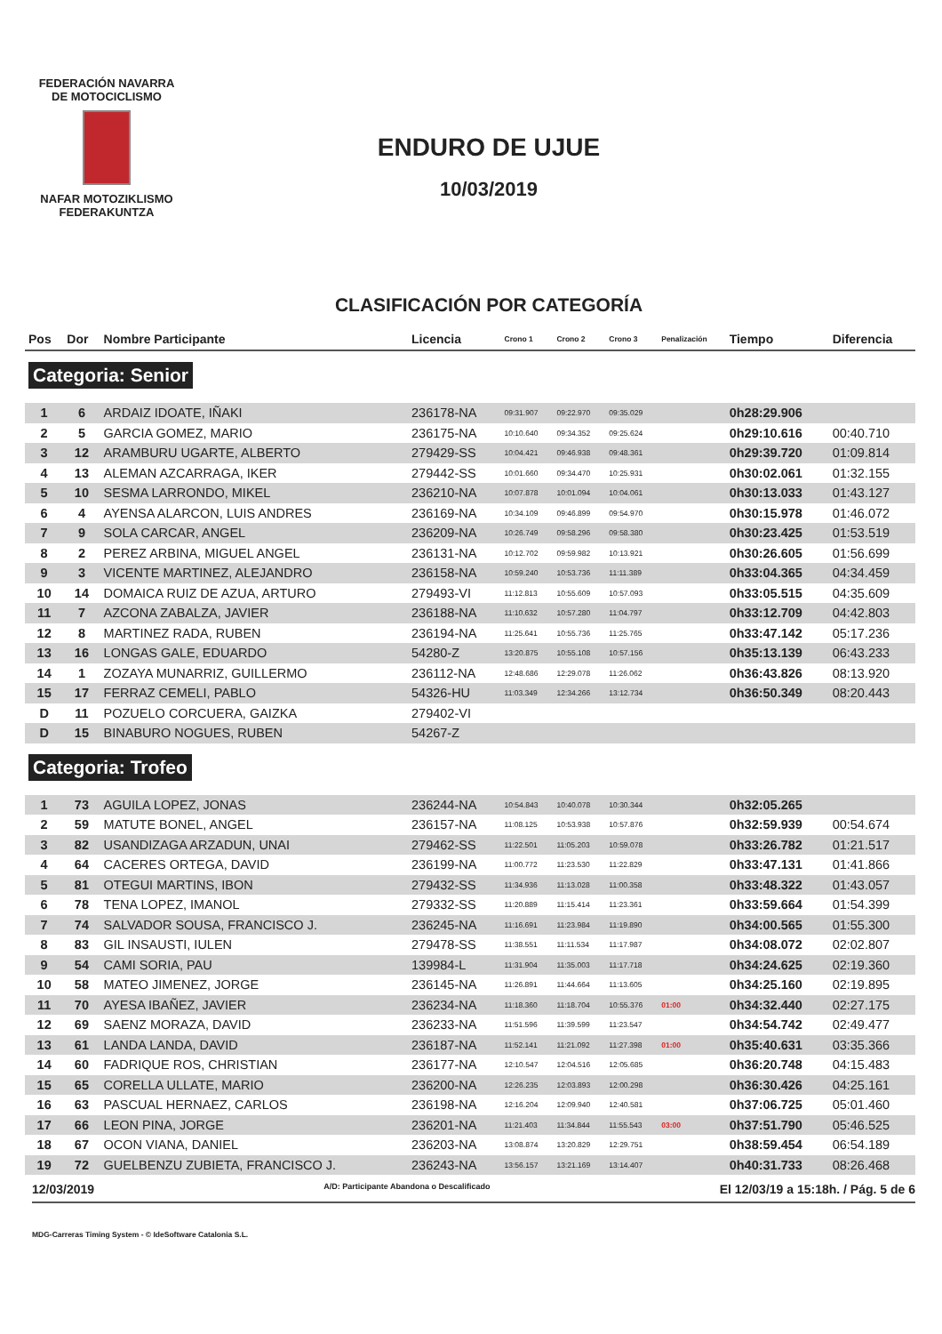FEDERACIÓN NAVARRA
DE MOTOCICLISMO
NAFAR MOTOZIKLISMO
FEDERAKUNTZA
ENDURO DE UJUE
10/03/2019
CLASIFICACIÓN POR CATEGORÍA
| Pos | Dor | Nombre Participante | Licencia | Crono 1 | Crono 2 | Crono 3 | Penalización | Tiempo | Diferencia |
| --- | --- | --- | --- | --- | --- | --- | --- | --- | --- |
| Categoria: Senior | | | | | | | | | |
| 1 | 6 | ARDAIZ IDOATE, IÑAKI | 236178-NA | 09:31.907 | 09:22.970 | 09:35.029 | | 0h28:29.906 | |
| 2 | 5 | GARCIA GOMEZ, MARIO | 236175-NA | 10:10.640 | 09:34.352 | 09:25.624 | | 0h29:10.616 | 00:40.710 |
| 3 | 12 | ARAMBURU UGARTE, ALBERTO | 279429-SS | 10:04.421 | 09:46.938 | 09:48.361 | | 0h29:39.720 | 01:09.814 |
| 4 | 13 | ALEMAN AZCARRAGA, IKER | 279442-SS | 10:01.660 | 09:34.470 | 10:25.931 | | 0h30:02.061 | 01:32.155 |
| 5 | 10 | SESMA LARRONDO, MIKEL | 236210-NA | 10:07.878 | 10:01.094 | 10:04.061 | | 0h30:13.033 | 01:43.127 |
| 6 | 4 | AYENSA ALARCON, LUIS ANDRES | 236169-NA | 10:34.109 | 09:46.899 | 09:54.970 | | 0h30:15.978 | 01:46.072 |
| 7 | 9 | SOLA CARCAR, ANGEL | 236209-NA | 10:26.749 | 09:58.296 | 09:58.380 | | 0h30:23.425 | 01:53.519 |
| 8 | 2 | PEREZ ARBINA, MIGUEL ANGEL | 236131-NA | 10:12.702 | 09:59.982 | 10:13.921 | | 0h30:26.605 | 01:56.699 |
| 9 | 3 | VICENTE MARTINEZ, ALEJANDRO | 236158-NA | 10:59.240 | 10:53.736 | 11:11.389 | | 0h33:04.365 | 04:34.459 |
| 10 | 14 | DOMAICA RUIZ DE AZUA, ARTURO | 279493-VI | 11:12.813 | 10:55.609 | 10:57.093 | | 0h33:05.515 | 04:35.609 |
| 11 | 7 | AZCONA ZABALZA, JAVIER | 236188-NA | 11:10.632 | 10:57.280 | 11:04.797 | | 0h33:12.709 | 04:42.803 |
| 12 | 8 | MARTINEZ RADA, RUBEN | 236194-NA | 11:25.641 | 10:55.736 | 11:25.765 | | 0h33:47.142 | 05:17.236 |
| 13 | 16 | LONGAS GALE, EDUARDO | 54280-Z | 13:20.875 | 10:55.108 | 10:57.156 | | 0h35:13.139 | 06:43.233 |
| 14 | 1 | ZOZAYA MUNARRIZ, GUILLERMO | 236112-NA | 12:48.686 | 12:29.078 | 11:26.062 | | 0h36:43.826 | 08:13.920 |
| 15 | 17 | FERRAZ CEMELI, PABLO | 54326-HU | 11:03.349 | 12:34.266 | 13:12.734 | | 0h36:50.349 | 08:20.443 |
| D | 11 | POZUELO CORCUERA, GAIZKA | 279402-VI | | | | | | |
| D | 15 | BINABURO NOGUES, RUBEN | 54267-Z | | | | | | |
| Categoria: Trofeo | | | | | | | | | |
| 1 | 73 | AGUILA LOPEZ, JONAS | 236244-NA | 10:54.843 | 10:40.078 | 10:30.344 | | 0h32:05.265 | |
| 2 | 59 | MATUTE BONEL, ANGEL | 236157-NA | 11:08.125 | 10:53.938 | 10:57.876 | | 0h32:59.939 | 00:54.674 |
| 3 | 82 | USANDIZAGA ARZADUN, UNAI | 279462-SS | 11:22.501 | 11:05.203 | 10:59.078 | | 0h33:26.782 | 01:21.517 |
| 4 | 64 | CACERES ORTEGA, DAVID | 236199-NA | 11:00.772 | 11:23.530 | 11:22.829 | | 0h33:47.131 | 01:41.866 |
| 5 | 81 | OTEGUI MARTINS, IBON | 279432-SS | 11:34.936 | 11:13.028 | 11:00.358 | | 0h33:48.322 | 01:43.057 |
| 6 | 78 | TENA LOPEZ, IMANOL | 279332-SS | 11:20.889 | 11:15.414 | 11:23.361 | | 0h33:59.664 | 01:54.399 |
| 7 | 74 | SALVADOR SOUSA, FRANCISCO J. | 236245-NA | 11:16.691 | 11:23.984 | 11:19.890 | | 0h34:00.565 | 01:55.300 |
| 8 | 83 | GIL INSAUSTI, IULEN | 279478-SS | 11:38.551 | 11:11.534 | 11:17.987 | | 0h34:08.072 | 02:02.807 |
| 9 | 54 | CAMI SORIA, PAU | 139984-L | 11:31.904 | 11:35.003 | 11:17.718 | | 0h34:24.625 | 02:19.360 |
| 10 | 58 | MATEO JIMENEZ, JORGE | 236145-NA | 11:26.891 | 11:44.664 | 11:13.605 | | 0h34:25.160 | 02:19.895 |
| 11 | 70 | AYESA IBAÑEZ, JAVIER | 236234-NA | 11:18.360 | 11:18.704 | 10:55.376 | 01:00 | 0h34:32.440 | 02:27.175 |
| 12 | 69 | SAENZ MORAZA, DAVID | 236233-NA | 11:51.596 | 11:39.599 | 11:23.547 | | 0h34:54.742 | 02:49.477 |
| 13 | 61 | LANDA LANDA, DAVID | 236187-NA | 11:52.141 | 11:21.092 | 11:27.398 | 01:00 | 0h35:40.631 | 03:35.366 |
| 14 | 60 | FADRIQUE ROS, CHRISTIAN | 236177-NA | 12:10.547 | 12:04.516 | 12:05.685 | | 0h36:20.748 | 04:15.483 |
| 15 | 65 | CORELLA ULLATE, MARIO | 236200-NA | 12:26.235 | 12:03.893 | 12:00.298 | | 0h36:30.426 | 04:25.161 |
| 16 | 63 | PASCUAL HERNAEZ, CARLOS | 236198-NA | 12:16.204 | 12:09.940 | 12:40.581 | | 0h37:06.725 | 05:01.460 |
| 17 | 66 | LEON PINA, JORGE | 236201-NA | 11:21.403 | 11:34.844 | 11:55.543 | 03:00 | 0h37:51.790 | 05:46.525 |
| 18 | 67 | OCON VIANA, DANIEL | 236203-NA | 13:08.874 | 13:20.829 | 12:29.751 | | 0h38:59.454 | 06:54.189 |
| 19 | 72 | GUELBENZU ZUBIETA, FRANCISCO J. | 236243-NA | 13:56.157 | 13:21.169 | 13:14.407 | | 0h40:31.733 | 08:26.468 |
12/03/2019 A/D: Participante Abandona o Descalificado El 12/03/19 a 15:18h. / Pág. 5 de 6
MDG-Carreras Timing System - © IdeSoftware Catalonia S.L.